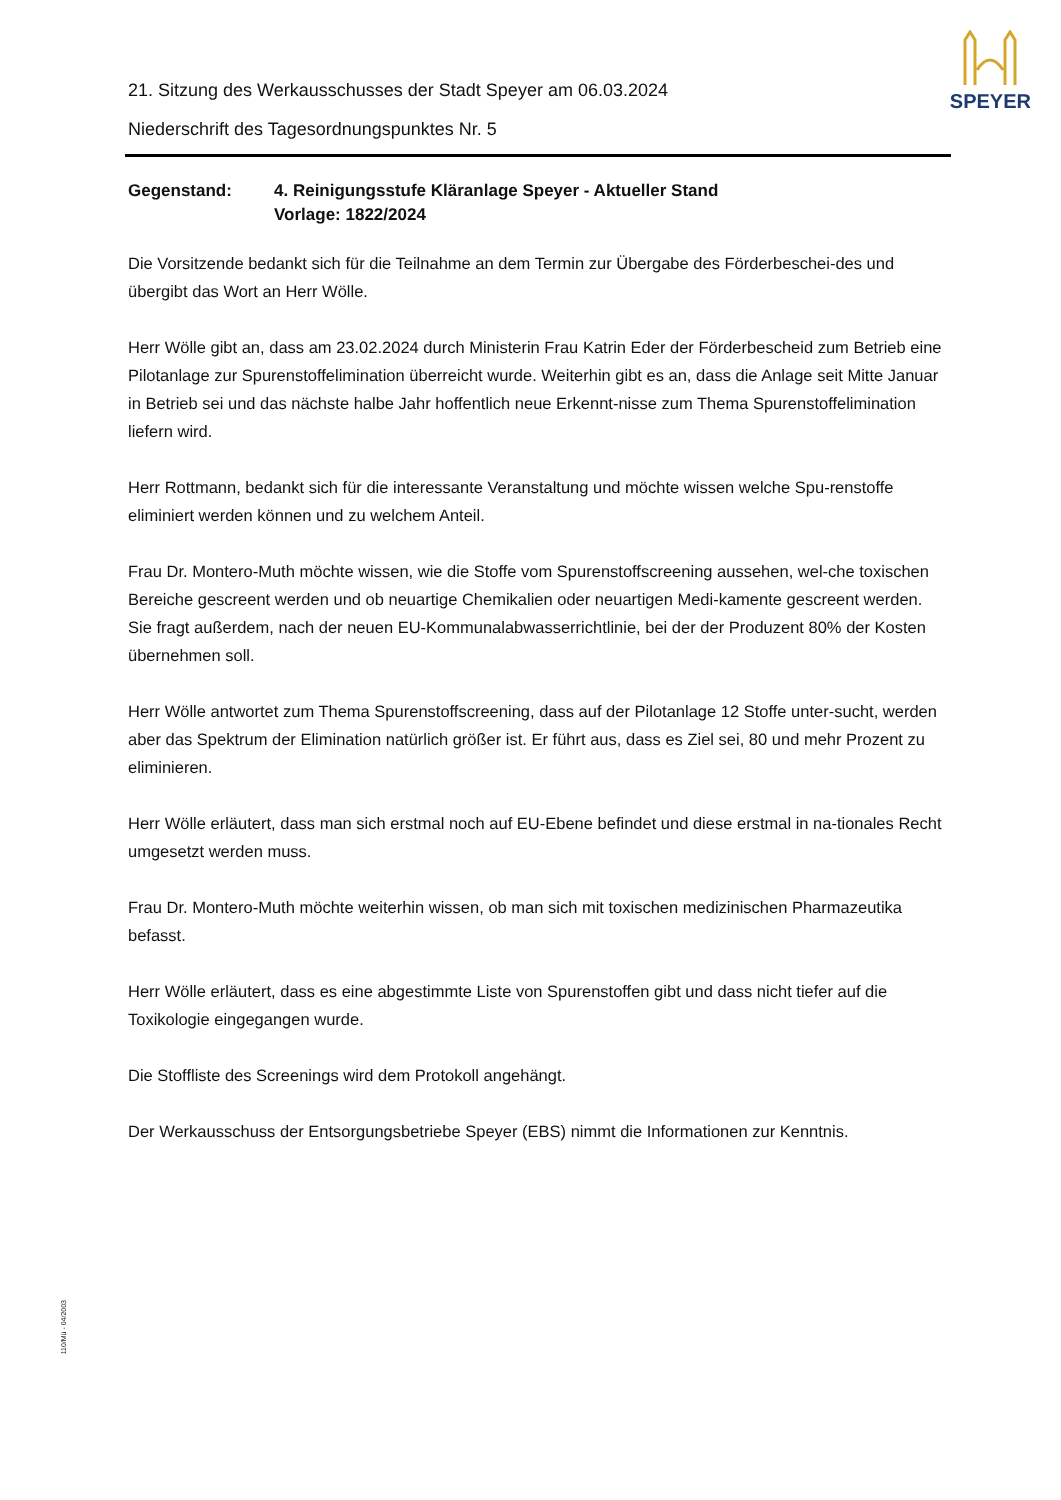SPEYER
21. Sitzung des Werkausschusses der Stadt Speyer am 06.03.2024
Niederschrift des Tagesordnungspunktes Nr. 5
Gegenstand: 4. Reinigungsstufe Kläranlage Speyer - Aktueller Stand
Vorlage: 1822/2024
Die Vorsitzende bedankt sich für die Teilnahme an dem Termin zur Übergabe des Förderbeschei-des und übergibt das Wort an Herr Wölle.
Herr Wölle gibt an, dass am 23.02.2024 durch Ministerin Frau Katrin Eder der Förderbescheid zum Betrieb eine Pilotanlage zur Spurenstoffelimination überreicht wurde. Weiterhin gibt es an, dass die Anlage seit Mitte Januar in Betrieb sei und das nächste halbe Jahr hoffentlich neue Erkennt-nisse zum Thema Spurenstoffelimination liefern wird.
Herr Rottmann, bedankt sich für die interessante Veranstaltung und möchte wissen welche Spu-renstoffe eliminiert werden können und zu welchem Anteil.
Frau Dr. Montero-Muth möchte wissen, wie die Stoffe vom Spurenstoffscreening aussehen, wel-che toxischen Bereiche gescreent werden und ob neuartige Chemikalien oder neuartigen Medi-kamente gescreent werden.
Sie fragt außerdem, nach der neuen EU-Kommunalabwasserrichtlinie, bei der der Produzent 80% der Kosten übernehmen soll.
Herr Wölle antwortet zum Thema Spurenstoffscreening, dass auf der Pilotanlage 12 Stoffe unter-sucht, werden aber das Spektrum der Elimination natürlich größer ist. Er führt aus, dass es Ziel sei, 80 und mehr Prozent zu eliminieren.
Herr Wölle erläutert, dass man sich erstmal noch auf EU-Ebene befindet und diese erstmal in na-tionales Recht umgesetzt werden muss.
Frau Dr. Montero-Muth möchte weiterhin wissen, ob man sich mit toxischen medizinischen Pharmazeutika befasst.
Herr Wölle erläutert, dass es eine abgestimmte Liste von Spurenstoffen gibt und dass nicht tiefer auf die Toxikologie eingegangen wurde.
Die Stoffliste des Screenings wird dem Protokoll angehängt.
Der Werkausschuss der Entsorgungsbetriebe Speyer (EBS) nimmt die Informationen zur Kenntnis.
110/Mü - 04/2003